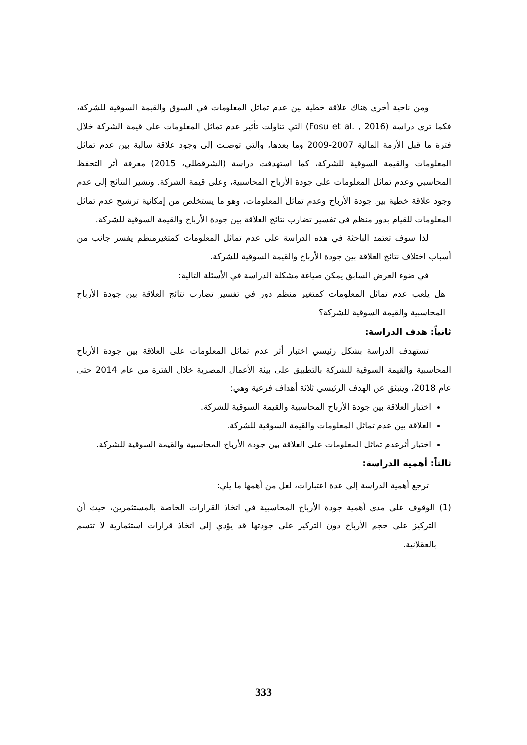ومن ناحية أخرى هناك علاقة خطية بين عدم تماثل المعلومات في السوق والقيمة السوقية للشركة، فكما ترى دراسة (Fosu et al. , 2016) التي تناولت تأثير عدم تماثل المعلومات على قيمة الشركة خلال فترة ما قبل الأزمة المالية 2007-2009 وما بعدها، والتي توصلت إلى وجود علاقة سالبة بين عدم تماثل المعلومات والقيمة السوقية للشركة، كما استهدفت دراسة (الشرقطلي، 2015) معرفة أثر التحفظ المحاسبي وعدم تماثل المعلومات على جودة الأرباح المحاسبية، وعلى قيمة الشركة. وتشير النتائج إلى عدم وجود علاقة خطية بين جودة الأرباح وعدم تماثل المعلومات، وهو ما يستخلص من إمكانية ترشيح عدم تماثل المعلومات للقيام بدور منظم في تفسير تضارب نتائج العلاقة بين جودة الأرباح والقيمة السوقية للشركة.
لذا سوف تعتمد الباحثة في هذه الدراسة على عدم تماثل المعلومات كمتغيرمنظم يفسر جانب من أسباب اختلاف نتائج العلاقة بين جودة الأرباح والقيمة السوقية للشركة.
في ضوء العرض السابق يمكن صياغة مشكلة الدراسة في الأسئلة التالية:
هل يلعب عدم تماثل المعلومات كمتغير منظم دور في تفسير تضارب نتائج العلاقة بين جودة الأرباح المحاسبية والقيمة السوقية للشركة؟
ثانياً: هدف الدراسة:
تستهدف الدراسة بشكل رئيسي اختبار أثر عدم تماثل المعلومات على العلاقة بين جودة الأرباح المحاسبية والقيمة السوقية للشركة بالتطبيق على بيئة الأعمال المصرية خلال الفترة من عام 2014 حتى عام 2018، وينبثق عن الهدف الرئيسي ثلاثة أهداف فرعية وهي:
اختبار العلاقة بين جودة الأرباح المحاسبية والقيمة السوقية للشركة.
العلاقة بين عدم تماثل المعلومات والقيمة السوقية للشركة.
اختبار أثرعدم تماثل المعلومات على العلاقة بين جودة الأرباح المحاسبية والقيمة السوقية للشركة.
ثالثاً: أهمية الدراسة:
ترجع أهمية الدراسة إلى عدة اعتبارات، لعل من أهمها ما يلي:
(1) الوقوف على مدى أهمية جودة الأرباح المحاسبية في اتخاذ القرارات الخاصة بالمستثمرين، حيث أن التركيز على حجم الأرباح دون التركيز على جودتها قد يؤدي إلى اتخاذ قرارات استثمارية لا تتسم بالعقلانية.
333